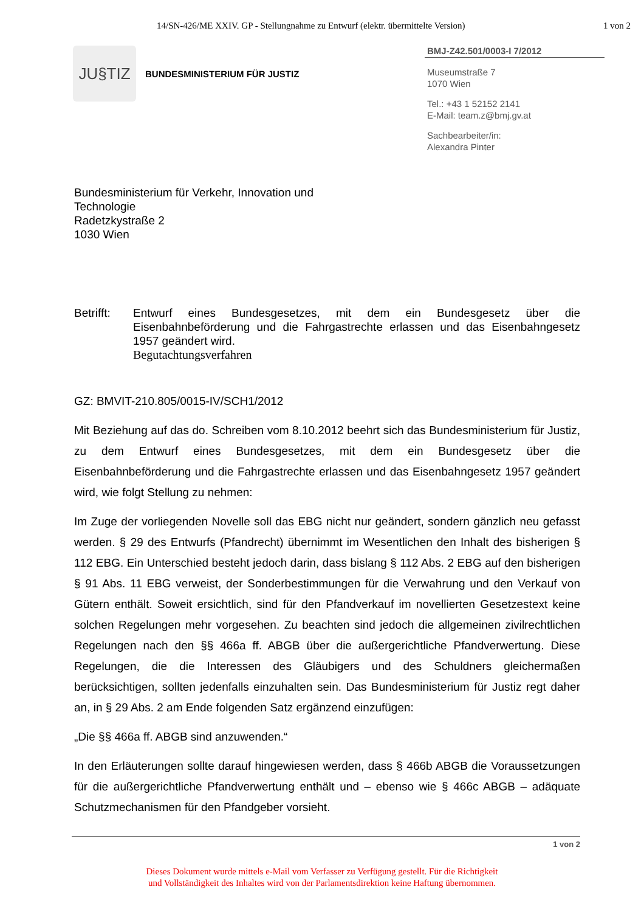14/SN-426/ME XXIV. GP - Stellungnahme zu Entwurf (elektr. übermittelte Version) 1 von 2
JU§TIZ
BUNDESMINISTERIUM FÜR JUSTIZ
BMJ-Z42.501/0003-I 7/2012
Museumstraße 7
1070 Wien
Tel.: +43 1 52152 2141
E-Mail: team.z@bmj.gv.at
Sachbearbeiter/in:
Alexandra Pinter
Bundesministerium für Verkehr, Innovation und
Technologie
Radetzkystraße 2
1030 Wien
Betrifft:
Entwurf eines Bundesgesetzes, mit dem ein Bundesgesetz über die Eisenbahnbeförderung und die Fahrgastrechte erlassen und das Eisenbahngesetz 1957 geändert wird.
Begutachtungsverfahren
GZ: BMVIT-210.805/0015-IV/SCH1/2012
Mit Beziehung auf das do. Schreiben vom 8.10.2012 beehrt sich das Bundesministerium für Justiz, zu dem Entwurf eines Bundesgesetzes, mit dem ein Bundesgesetz über die Eisenbahnbeförderung und die Fahrgastrechte erlassen und das Eisenbahngesetz 1957 geändert wird, wie folgt Stellung zu nehmen:
Im Zuge der vorliegenden Novelle soll das EBG nicht nur geändert, sondern gänzlich neu gefasst werden. § 29 des Entwurfs (Pfandrecht) übernimmt im Wesentlichen den Inhalt des bisherigen § 112 EBG. Ein Unterschied besteht jedoch darin, dass bislang § 112 Abs. 2 EBG auf den bisherigen § 91 Abs. 11 EBG verweist, der Sonderbestimmungen für die Verwahrung und den Verkauf von Gütern enthält. Soweit ersichtlich, sind für den Pfandverkauf im novellierten Gesetzestext keine solchen Regelungen mehr vorgesehen. Zu beachten sind jedoch die allgemeinen zivilrechtlichen Regelungen nach den §§ 466a ff. ABGB über die außergerichtliche Pfandverwertung. Diese Regelungen, die die Interessen des Gläubigers und des Schuldners gleichermaßen berücksichtigen, sollten jedenfalls einzuhalten sein. Das Bundesministerium für Justiz regt daher an, in § 29 Abs. 2 am Ende folgenden Satz ergänzend einzufügen:
„Die §§ 466a ff. ABGB sind anzuwenden.“
In den Erläuterungen sollte darauf hingewiesen werden, dass § 466b ABGB die Voraussetzungen für die außergerichtliche Pfandverwertung enthält und – ebenso wie § 466c ABGB – adäquate Schutzmechanismen für den Pfandgeber vorsieht.
1 von 2
Dieses Dokument wurde mittels e-Mail vom Verfasser zu Verfügung gestellt. Für die Richtigkeit
und Vollständigkeit des Inhaltes wird von der Parlamentsdirektion keine Haftung übernommen.